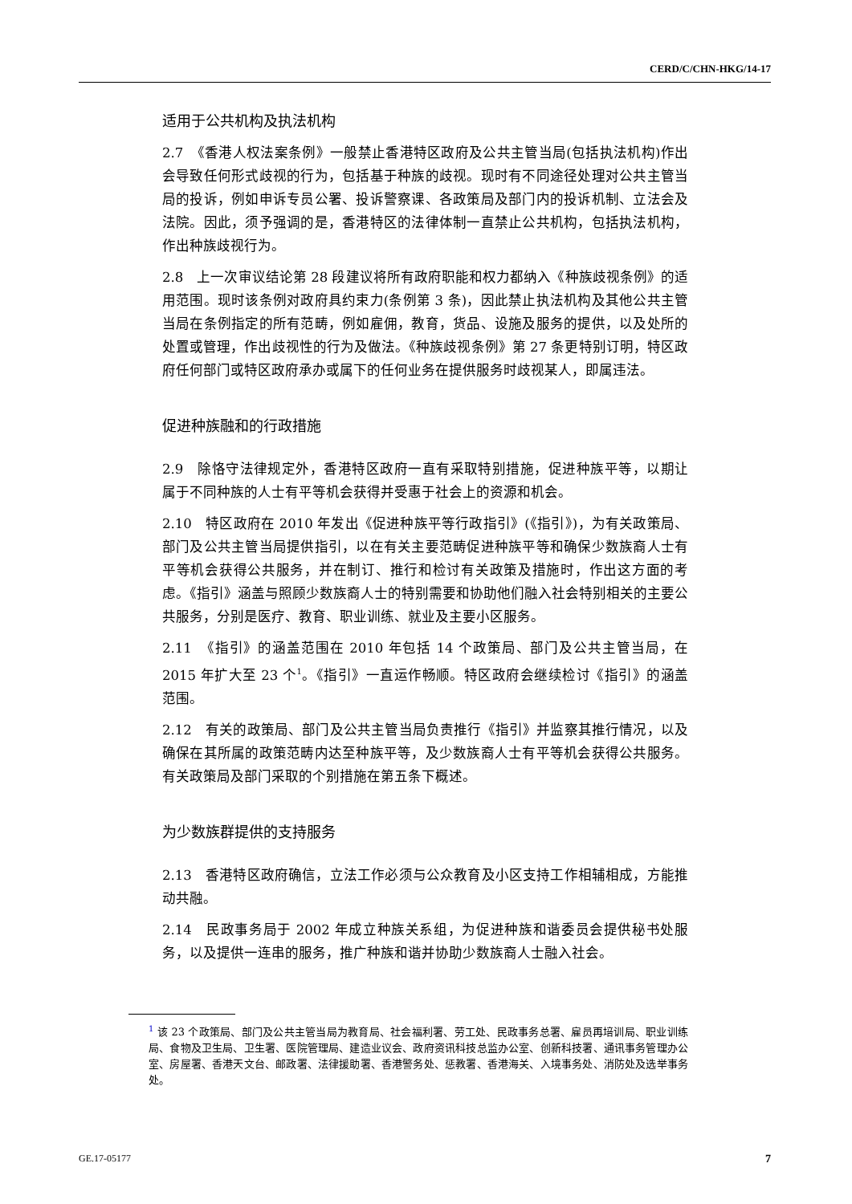CERD/C/CHN-HKG/14-17
适用于公共机构及执法机构
2.7　《香港人权法案条例》一般禁止香港特区政府及公共主管当局(包括执法机构)作出会导致任何形式歧视的行为，包括基于种族的歧视。现时有不同途径处理对公共主管当局的投诉，例如申诉专员公署、投诉警察课、各政策局及部门内的投诉机制、立法会及法院。因此，须予强调的是，香港特区的法律体制一直禁止公共机构，包括执法机构，作出种族歧视行为。
2.8　上一次审议结论第 28 段建议将所有政府职能和权力都纳入《种族歧视条例》的适用范围。现时该条例对政府具约束力(条例第 3 条)，因此禁止执法机构及其他公共主管当局在条例指定的所有范畴，例如雇佣，教育，货品、设施及服务的提供，以及处所的处置或管理，作出歧视性的行为及做法。《种族歧视条例》第 27 条更特别订明，特区政府任何部门或特区政府承办或属下的任何业务在提供服务时歧视某人，即属违法。
促进种族融和的行政措施
2.9　除恪守法律规定外，香港特区政府一直有采取特别措施，促进种族平等，以期让属于不同种族的人士有平等机会获得并受惠于社会上的资源和机会。
2.10　特区政府在 2010 年发出《促进种族平等行政指引》(《指引》)，为有关政策局、部门及公共主管当局提供指引，以在有关主要范畴促进种族平等和确保少数族裔人士有平等机会获得公共服务，并在制订、推行和检讨有关政策及措施时，作出这方面的考虑。《指引》涵盖与照顾少数族裔人士的特别需要和协助他们融入社会特别相关的主要公共服务，分别是医疗、教育、职业训练、就业及主要小区服务。
2.11　《指引》的涵盖范围在 2010 年包括 14 个政策局、部门及公共主管当局，在 2015 年扩大至 23 个<sup>1</sup>。《指引》一直运作畅顺。特区政府会继续检讨《指引》的涵盖范围。
2.12　有关的政策局、部门及公共主管当局负责推行《指引》并监察其推行情况，以及确保在其所属的政策范畴内达至种族平等，及少数族裔人士有平等机会获得公共服务。有关政策局及部门采取的个别措施在第五条下概述。
为少数族群提供的支持服务
2.13　香港特区政府确信，立法工作必须与公众教育及小区支持工作相辅相成，方能推动共融。
2.14　民政事务局于 2002 年成立种族关系组，为促进种族和谐委员会提供秘书处服务，以及提供一连串的服务，推广种族和谐并协助少数族裔人士融入社会。
<sup>1</sup> 该 23 个政策局、部门及公共主管当局为教育局、社会福利署、劳工处、民政事务总署、雇员再培训局、职业训练局、食物及卫生局、卫生署、医院管理局、建造业议会、政府资讯科技总监办公室、创新科技署、通讯事务管理办公室、房屋署、香港天文台、邮政署、法律援助署、香港警务处、惩教署、香港海关、入境事务处、消防处及选举事务处。
GE.17-05177 7